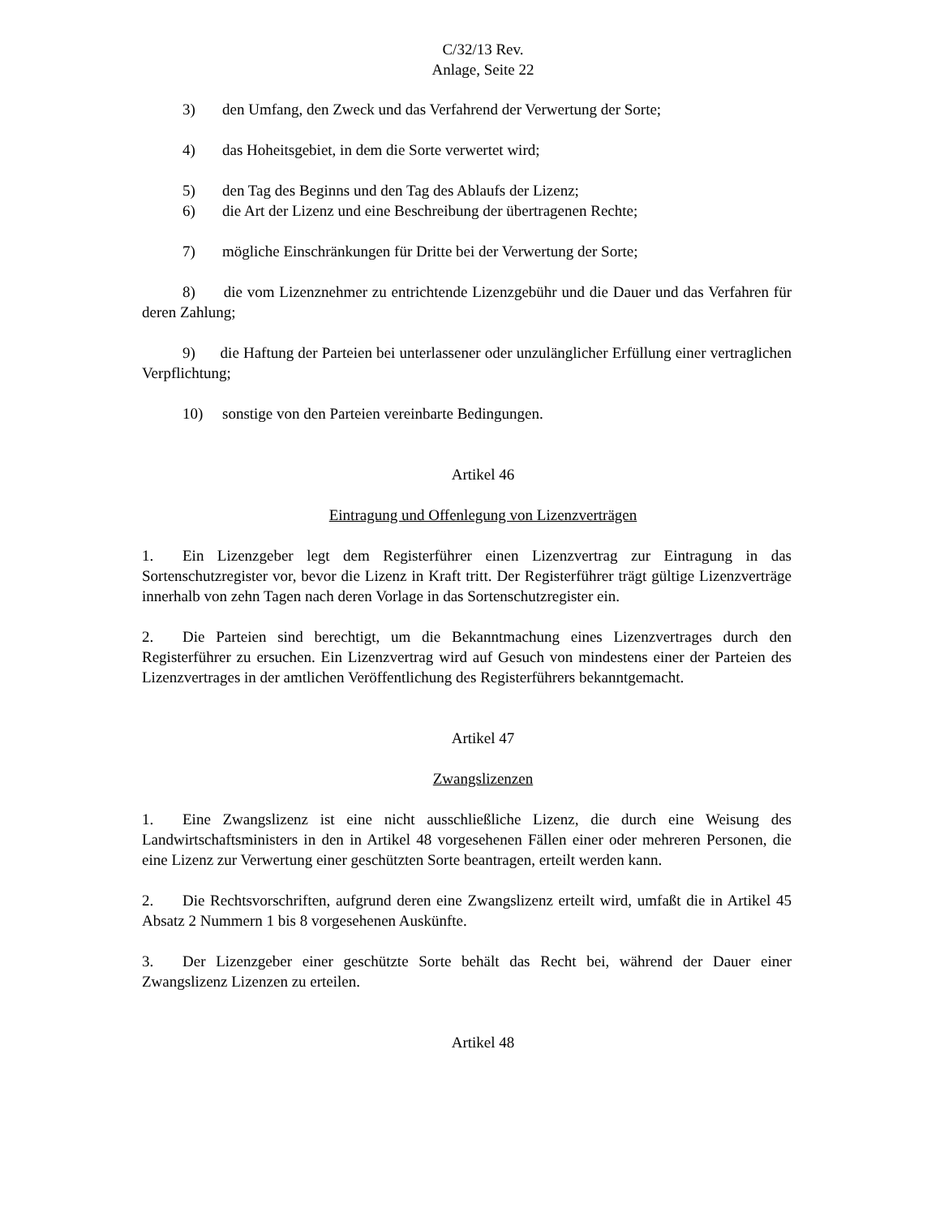C/32/13 Rev.
Anlage, Seite 22
3) den Umfang, den Zweck und das Verfahrend der Verwertung der Sorte;
4) das Hoheitsgebiet, in dem die Sorte verwertet wird;
5) den Tag des Beginns und den Tag des Ablaufs der Lizenz;
6) die Art der Lizenz und eine Beschreibung der übertragenen Rechte;
7) mögliche Einschränkungen für Dritte bei der Verwertung der Sorte;
8) die vom Lizenznehmer zu entrichtende Lizenzgebühr und die Dauer und das Verfahren für deren Zahlung;
9) die Haftung der Parteien bei unterlassener oder unzulänglicher Erfüllung einer vertraglichen Verpflichtung;
10) sonstige von den Parteien vereinbarte Bedingungen.
Artikel 46
Eintragung und Offenlegung von Lizenzverträgen
1. Ein Lizenzgeber legt dem Registerführer einen Lizenzvertrag zur Eintragung in das Sortenschutzregister vor, bevor die Lizenz in Kraft tritt. Der Registerführer trägt gültige Lizenzverträge innerhalb von zehn Tagen nach deren Vorlage in das Sortenschutzregister ein.
2. Die Parteien sind berechtigt, um die Bekanntmachung eines Lizenzvertrages durch den Registerführer zu ersuchen. Ein Lizenzvertrag wird auf Gesuch von mindestens einer der Parteien des Lizenzvertrages in der amtlichen Veröffentlichung des Registerführers bekanntgemacht.
Artikel 47
Zwangslizenzen
1. Eine Zwangslizenz ist eine nicht ausschließliche Lizenz, die durch eine Weisung des Landwirtschaftsministers in den in Artikel 48 vorgesehenen Fällen einer oder mehreren Personen, die eine Lizenz zur Verwertung einer geschützten Sorte beantragen, erteilt werden kann.
2. Die Rechtsvorschriften, aufgrund deren eine Zwangslizenz erteilt wird, umfaßt die in Artikel 45 Absatz 2 Nummern 1 bis 8 vorgesehenen Auskünfte.
3. Der Lizenzgeber einer geschützte Sorte behält das Recht bei, während der Dauer einer Zwangslizenz Lizenzen zu erteilen.
Artikel 48